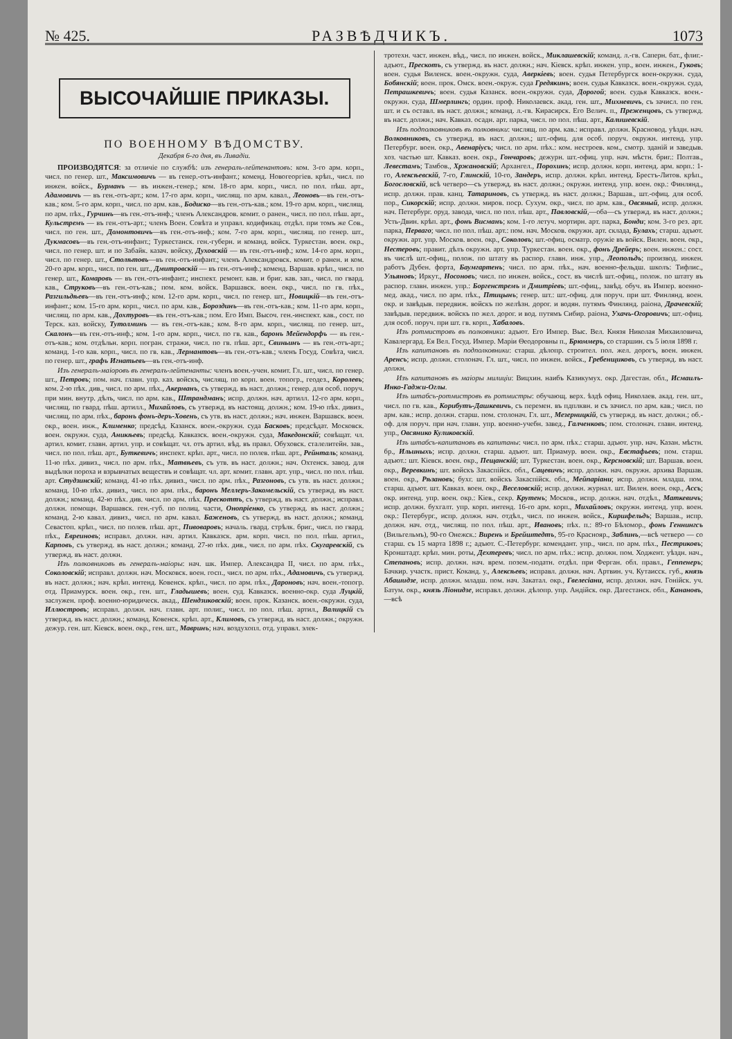№ 425. РАЗВѢДЧИКЪ. 1073
ВЫСОЧАЙШІЕ ПРИКАЗЫ.
ПО ВОЕННОМУ ВѢДОМСТВУ.
Декабря 6-го дня, въ Ливадіи.
ПРОИЗВОДЯТСЯ: за отличіе по службѣ: изъ генералъ-лейтенантовъ: ком. 3-го арм. корп., числ. по генер. шт., Максимовичъ — въ генер.-отъ-инфант.; коменд. Новогеоргіев. крѣп., числ. по инжен. войск., Бурманъ — въ инжен.-генер.; ком. 18-го арм. корп., числ. по пол. пѣш. арт., Адамовичъ — въ ген.-отъ-арт.; ком. 17-го арм. корп., числящ. по арм. кавал., Леоновъ—въ ген.-отъ-кав.; ком. 5-го арм. корп., числ. по арм. кав., Бодиско—въ ген.-отъ-кав.; ком. 19-го арм. корп., числящ. по арм. пѣх., Гурчинъ—въ ген.-отъ-инф.; членъ Александров. комит. о ранен., числ. по пол. пѣш. арт., Кульстремъ — въ ген.-отъ-арт.; членъ Воен. Совѣта и управл. кодификац. отдѣл. при томъ же Сов., числ. по ген. шт., Домонтовичъ—въ ген.-отъ-инф.; ком. 7-го арм. корп., числящ. по генер. шт., Дукмасовъ—въ ген.-отъ-инфант.; Туркестанск. ген.-губерн. и команд. войск. Туркестан. воен. окр., числ. по генер. шт. и по Забайк. казач. войску, Духовскій — въ ген.-отъ-инф.; ком. 14-го арм. корп., числ. по генер. шт., Столѣтовъ—въ ген.-отъ-инфант.; членъ Александровск. комит. о ранен. и ком. 20-го арм. корп., числ. по ген. шт., Дмитровскій — въ ген.-отъ-инф.; коменд. Варшав. крѣп., числ. по генер. шт., Комаровъ — въ ген.-отъ-инфант.; инспект. ремонт. кав. и бриг. кав. зап., числ. по гвард. кав., Струковъ—въ ген.-отъ-кав.; пом. ком. войск. Варшавск. воен. окр., числ. по гв. пѣх., Разгильдѣевъ—въ ген.-отъ-инф.; ком. 12-го арм. корп., числ. по генер. шт., Новицкій—въ ген.-отъ-инфант.; ком. 15-го арм. корп., числ. по арм. кав., Бороздинъ—въ ген.-отъ-кав.; ком. 11-го арм. корп., числящ. по арм. кав., Дохтуровъ—въ ген.-отъ-кав.; пом. Его Имп. Высоч. ген.-инспект. кав., сост. по Терск. каз. войску, Тутолминъ — въ ген.-отъ-кав.; ком. 8-го арм. корп., числящ. по генер. шт., Скалонъ—въ ген.-отъ-инф.; ком. 1-го арм. корп., числ. по гв. кав., баронъ Мейендорфъ — въ ген.-отъ-кав.; ком. отдѣльн. корп. погран. стражи, числ. по гв. пѣш. арт., Свиньинъ — въ ген.-отъ-арт.; команд. 1-го кав. корп., числ. по гв. кав., Лермантовъ—въ ген.-отъ-кав.; членъ Госуд. Совѣта, числ. по генер. шт., графъ Игнатьевъ—въ ген.-отъ-инф.
Изъ генералъ-маіоровъ въ генералъ-лейтенанты: членъ воен.-учен. комит. Гл. шт., числ. по генер. шт., Петровъ; пом. нач. главн. упр. каз. войскъ, числящ. по корп. воен. топогр., геодез., Королевъ; ком. 2-ю пѣх. див., числ. по арм. пѣх., Акерманъ, съ утвержд. въ наст. должн.; генер. для особ. поруч. при мин. внутр. дѣлъ, числ. по арм. кав., Штрандманъ; испр. должн. нач. артилл. 12-го арм. корп., числящ. по гвард. пѣш. артилл., Михайловъ, съ утвержд. въ настоящ. должн.; ком. 19-ю пѣх. дивиз., числящ. по арм. пѣх., баронъ фонъ-деръ-Ховенъ, съ утв. въ наст. должн.; нач. инжен. Варшавск. воен. окр., воен. инж., Клименко; предсѣд. Казанск. воен.-окружн. суда Басковъ; предсѣдат. Московск. воен. окружн. суда, Аникѣевъ; предсѣд. Кавказск. воен.-окружн. суда, Македонскій; совѣщат. чл. артил. комит. главн. артил. упр. и совѣщат. чл. отъ артил. вѣд. въ правл. Обуховск. сталелитейн. зав., числ. по пол. пѣш. арт., Буткевичъ; инспект. крѣп. арт., числ. по полев. пѣш. арт., Рейнталь; команд. 11-ю пѣх. дивиз., числ. по арм. пѣх., Матвѣевъ, съ утв. въ наст. должн.; нач. Охтенск. завод. для выдѣлки пороха и взрывчатых веществъ и совѣщат. чл. арт. комит. главн. арт. упр., числ. по пол. пѣш. арт. Студзинскій; команд. 41-ю пѣх. дивиз., числ. по арм. пѣх., Разгоновъ, съ утв. въ наст. должн.; команд. 10-ю пѣх. дивиз., числ. по арм. пѣх., баронъ Меллеръ-Закомельскій, съ утвержд. въ наст. должн.; команд. 42-ю пѣх. див. числ. по арм. пѣх. Прескоттъ, съ утвержд. въ наст. должн.; исправл. должн. помощн. Варшавск. ген.-губ. по полиц. части, Онопріенко, съ утвержд. въ наст. должн.; команд. 2-ю кавал. дивиз., числ. по арм. кавал. Баженовъ, съ утвержд. въ наст. должн.; команд. Севастоп. крѣп., числ. по полев. пѣш. арт., Пивоваровъ; началь. гвард. стрѣлк. бриг., числ. по гвард. пѣх., Евреиновъ; исправл. должн. нач. артил. Кавказск. арм. корп. числ. по пол. пѣш. артил., Карповъ, съ утвержд. въ наст. должн.; команд. 27-ю пѣх. див., числ. по арм. пѣх. Скугаревскій, съ утвержд. въ наст. должн.
Изъ полковниковъ въ генералъ-маіоры: нач. шк. Импер. Александра II, числ. по арм. пѣх., Соколовскій; исправл. должн. нач. Московск. воен. госп., числ. по арм. пѣх., Адамовичъ, съ утвержд. въ наст. должн.; нач. крѣп. интенд. Ковенск. крѣп., числ. по арм. пѣх., Дароновъ; нач. воен.-топогр. отд. Приамурск. воен. окр., ген. шт., Гладышевъ; воен. суд. Кавказск. военно-окр. суда Луцкій, заслужен. проф. военно-юридическ. акад., Шендзиковскій; воен. прок. Казанск. воен.-окружн. суда, Иллюстровъ; исправл. должн. нач. главн. арт. полиг., числ. по пол. пѣш. артил., Валицкій съ утвержд. въ наст. должн.; команд. Ковенск. крѣп. арт., Климовъ, съ утвержд. въ наст. должн.; окружн. дежур. ген. шт. Кіевск. воен. окр., ген. шт., Мавринъ; нач. воздухопл. отд. управл. элек-
тротехн. част. инжен. вѣд., числ. по инжен. войск., Миклашевскій; команд. л.-гв. Саперн. бат., флиг.-адъют., Прескотъ, съ утвержд. въ наст. должн.; нач. Кіевск. крѣп. инжен. упр., воен. инжен., Гуковъ; воен. судья Виленск. воен.-окружн. суда, Аверкіевъ; воен. судья Петербургск воен-окружн. суда, Бобянскій; воен. прок. Омск. воен.-окруж. суда Гредякинъ; воен. судья Кавказск. воен.-окружн. суда, Петрашкевичъ; воен. судья Казанск. воен.-окружн. суда, Дорогой; воен. судья Кавказск. воен.-окружн. суда, Шмерлингъ; ордин. проф. Николаевск. акад. ген. шт., Михневичъ, съ зачисл. по ген. шт. и съ оставл. въ наст. должн.; команд. л.-гв. Кирасирск. Его Велич. п., Преженцовъ, съ утвержд. въ наст. должн.; нач. Кавказ. осадн. арт. парка, числ. по пол. пѣш. арт., Калишевскій.
Изъ подполковниковъ въ полковники: числящ. по арм. кав.: исправл. должн. Красновод. уѣздн. нач. Волковниковъ, съ утвержд. въ наст. должн.; шт.-офиц. для особ. поруч. окружн. интенд. упр. Петербург. воен. окр., Авенаріусъ; числ. по арм. пѣх.: ком. нестроев. ком., смотр. зданій и заведыв. хоз. частью шт. Кавказ. воен. окр., Гончаровъ; дежурн. шт.-офиц. упр. нач. мѣстн. бриг.: Полтав., Левестамъ; Тамбов., Хржановскій; Архангел., Порохинъ; испр. должн. корп. интенд. арм. корп.: 1-го, Алексѣевскій, 7-го, Глинскій, 10-го, Зандеръ, испр. должн. крѣп. интенд. Брестъ-Литов. крѣп., Богословскій, всѣ четверо—съ утвержд. въ наст. должн.; окружн. интенд. упр. воен. окр.: Финлянд., испр. должн. прав. канц. Татариновъ, съ утвержд. въ наст. должн.; Варшав., шт.-офиц. для особ. пор., Сикорскій; испр. должн. миров. поср. Сухум. окр., числ. по арм. кав., Овсяный, испр. должн. нач. Петербург. оруд. завода, числ. по пол. пѣш. арт., Павловскій,—оба—съ утвержд. въ наст. должн.; Усть-Двин. крѣп. арт., фонъ Висманъ; ком. 1-го летуч. мортирн. арт. парка, Бонди; ком. 3-го рез. арт. парка, Перваго; числ. по пол. пѣш. арт.: пом. нач. Москов. окружн. арт. склада, Булахъ; старш. адъют. окружн. арт. упр. Москов. воен. окр., Соколовъ; шт.-офиц. осматр. оружіе въ войск. Вилен. воен. окр., Нестеровъ; правит. дѣлъ окружн. арт. упр. Туркестан. воен. окр., фонъ Дрейеръ; воен. инжен.: сост. въ числѣ шт.-офиц., полож. по штату въ распор. главн. инж. упр., Леопольдъ; производ. инжен. работъ Дубен. форта, Баумгартенъ; числ. по арм. пѣх., нач. военно-фельдш. школъ: Тифлис., Ульяновъ; Иркут., Носоновъ; числ. по инжен. войск., сост. въ числѣ шт.-офиц., полож. по штату въ распор. главн. инжен. упр.: Боргенстремъ и Дмитріевъ; шт.-офиц., завѣд. обуч. въ Импер. военно-мед. акад., числ. по арм. пѣх., Птицынъ; генер. шт.: шт.-офиц. для поруч. при шт. Финлянд. воен. окр. и завѣдыв. передвиж. войскъ по желѣзн. дорог. и водян. путямъ Финлянд. раіона, Драчевскій; завѣдыв. передвиж. войскъ по жел. дорог. и вод. путямъ Сибир. раіона, Ухачъ-Огоровичъ; шт.-офиц. для особ. поруч. при шт. гв. корп., Хабаловъ.
Изъ ротмистровъ въ полковники: адъют. Его Импер. Выс. Вел. Князя Николая Михаиловича, Кавалергард. Ея Вел. Госуд. Импер. Маріи Ѳеодоровны п., Брюммеръ, со старшин. съ 5 іюля 1898 г.
Изъ капитановъ въ подполковники: старш. дѣлопр. строител. пол. жел. дорогъ, воен. инжен. Аренсъ; испр. должн. столонач. Гл. шт., числ. по инжен. войск., Гребенщиковъ, съ утвержд. въ наст. должн.
Изъ капитановъ въ маіоры милиціи: Вицхин. наибъ Казикумух. окр. Дагестан. обл., Исмаилъ-Инко-Гаджи-Оглы.
Изъ штабсъ-ротмистровъ въ ротмистры: обучающ. верх. ѣздѣ офиц. Николаев. акад. ген. шт., числ. по гв. кав., Корибутъ-Дашкевичъ, съ перемен. въ пдплквн. и съ зачисл. по арм. кав.; числ. по арм. кав.: испр. должн. старш. пом. столонач. Гл. шт., Мезерницкій, съ утвержд. въ наст. должн.; об.-оф. для поруч. при нач. главн. упр. военно-учебн. завед., Галченковъ; пом. столонач. главн. интенд. упр., Овсянико Куликовскій.
Изъ штабсъ-капитановъ въ капитаны: числ. по арм. пѣх.: старш. адъют. упр. нач. Казан. мѣстн. бр., Ильиныхъ; испр. должн. старш. адъют. шт. Приамур. воен. окр., Евстафьевъ; пом. старш. адъют.: шт. Кіевск. воен. окр., Пещанскій; шт. Туркестан. воен. окр., Керсновскій; шт. Варшав. воен. окр., Веревкинъ; шт. войскъ Закаспійск. обл., Сацевичъ; испр. должн. нач. окружн. архива Варшав. воен. окр., Рѣзановъ; бухг. шт. войскъ Закаспійск. обл., Мейпаріани; испр. должн. младш. пом. старш. адъют. шт. Кавказ. воен. окр., Веселовскій; испр. должн. журнал. шт. Вилен. воен. окр., Ассъ; окр. интенд. упр. воен. окр.: Кіев., секр. Крутенъ; Москов., испр. должн. нач. отдѣл., Маткевичъ; испр. должн. бухгалт. упр. корп. интенд. 16-го арм. корп., Михайловъ; окружн. интенд. упр. воен. окр.: Петербург., испр. должн. нач. отдѣл., числ. по инжен. войск., Киршфельдъ; Варшав., испр. должн. нач. отд., числящ. по пол. пѣш. арт., Ивановъ; пѣх. п.: 89-го Бѣломор., фонъ Геннингсъ (Вильгельмъ), 90-го Онежск.: Виренъ и Брейштедтъ, 95-го Краснояр., Заблинъ,—всѣ четверо — со старш. съ 15 марта 1898 г.; адъют. С.-Петербург. комендант. упр., числ. по арм. пѣх., Пестриковъ; Кронштадт. крѣп. мин. роты, Дехтеревъ; числ. по арм. пѣх.: испр. должн. пом. Ходжент. уѣздн. нач., Степановъ; испр. должн. нач. врем. позем.-податн. отдѣл. при Ферган. обл. правл., Геппенеръ; Бачкир. участк. прист. Коканд. у., Алексѣевъ; исправл. должн. нач. Артвин. уч. Кутаисск. губ., князь Абашидзе, испр. должн. младш. пом. нач. Закатал. окр., Гвелесіани, испр. должн. нач. Гонійск. уч. Батум. окр., князь Ліонидзе, исправл. должн. дѣлопр. упр. Андійск. окр. Дагестанск. обл., Канановъ,—всѣ